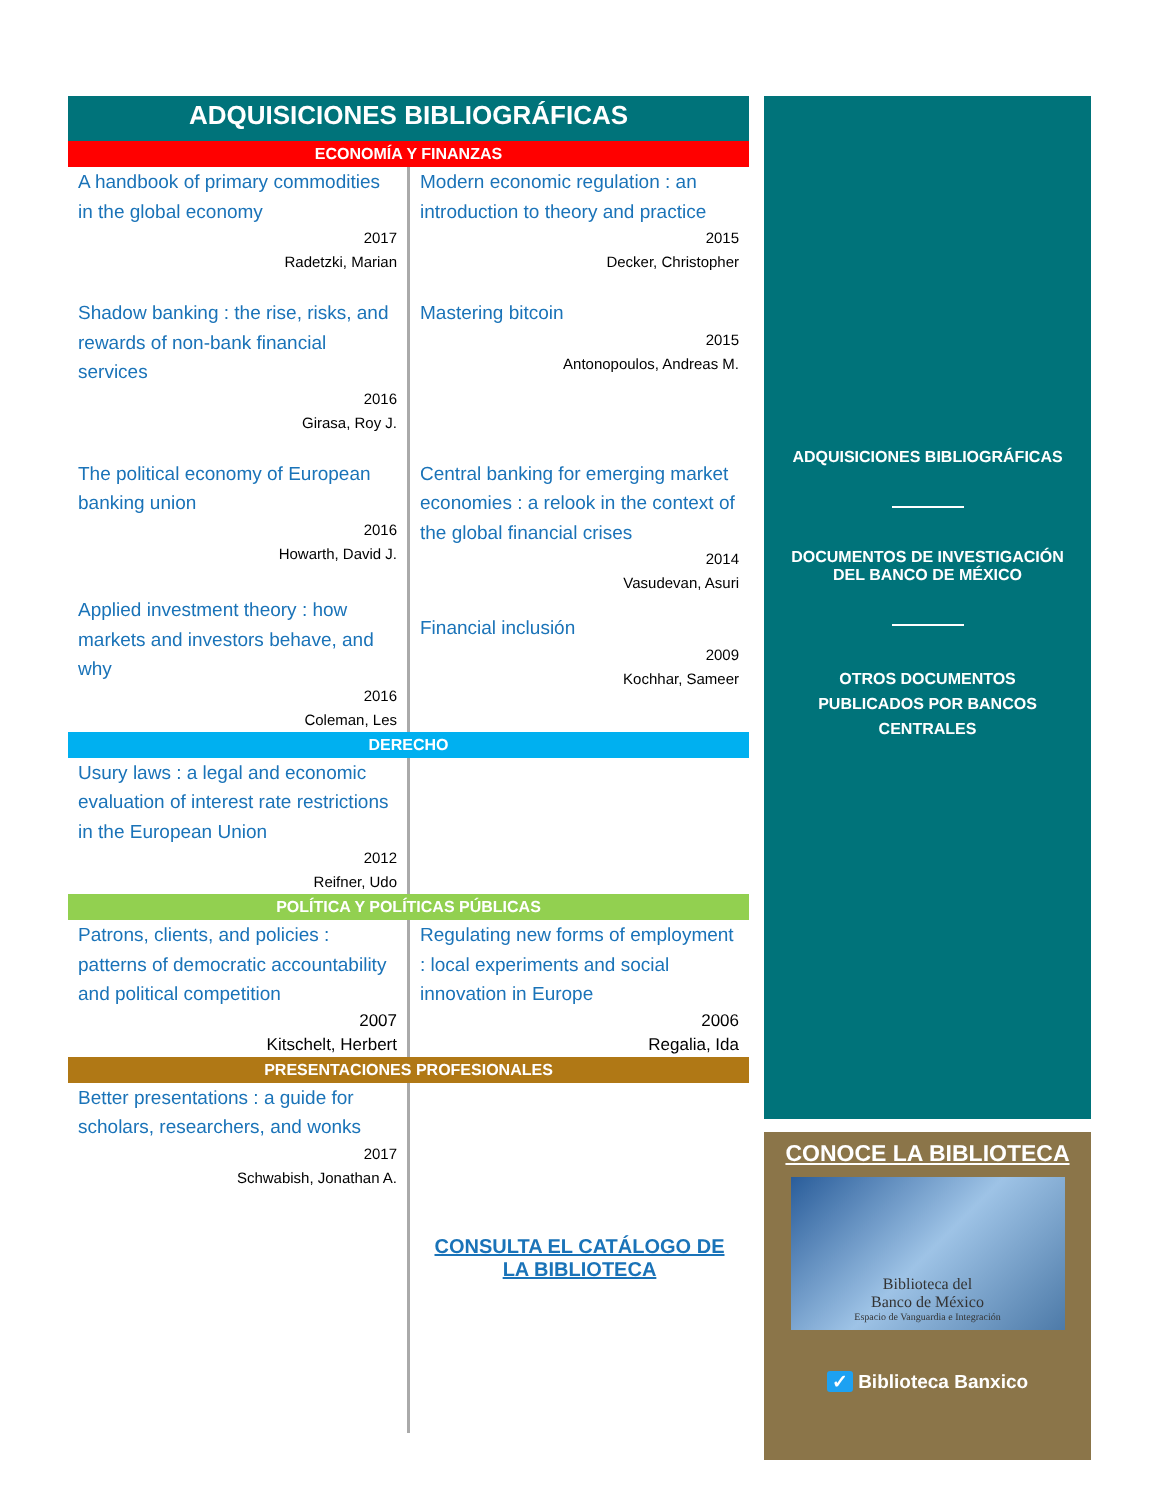ADQUISICIONES BIBLIOGRÁFICAS
ECONOMÍA Y FINANZAS
| A handbook of primary commodities in the global economy 2017 Radetzki, Marian | Modern economic regulation : an introduction to theory and practice 2015 Decker, Christopher |
| Shadow banking : the rise, risks, and rewards of non-bank financial services 2016 Girasa, Roy J. | Mastering bitcoin 2015 Antonopoulos, Andreas M. |
| The political economy of European banking union 2016 Howarth, David J. | Central banking for emerging market economies : a relook in the context of the global financial crises 2014 Vasudevan, Asuri |
| Applied investment theory : how markets and investors behave, and why 2016 Coleman, Les | Financial inclusión 2009 Kochhar, Sameer |
DERECHO
| Usury laws : a legal and economic evaluation of interest rate restrictions in the European Union 2012 Reifner, Udo | |
POLÍTICA Y POLÍTICAS PÚBLICAS
| Patrons, clients, and policies : patterns of democratic accountability and political competition 2007 Kitschelt, Herbert | Regulating new forms of employment : local experiments and social innovation in Europe 2006 Regalia, Ida |
PRESENTACIONES PROFESIONALES
| Better presentations : a guide for scholars, researchers, and wonks 2017 Schwabish, Jonathan A. | CONSULTA EL CATÁLOGO DE LA BIBLIOTECA |
ADQUISICIONES BIBLIOGRÁFICAS
DOCUMENTOS DE INVESTIGACIÓN
DEL BANCO DE MÉXICO
OTROS DOCUMENTOS
PUBLICADOS POR BANCOS
CENTRALES
CONOCE LA BIBLIOTECA
Biblioteca del
Banco de México
Espacio de Vanguardia e Integración
✓ Biblioteca Banxico